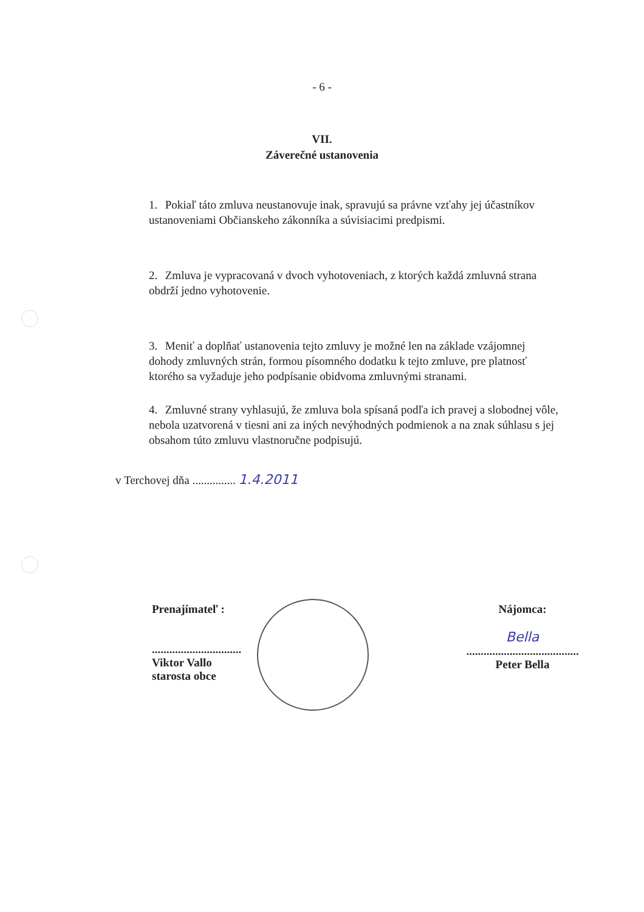- 6 -
VII.
Záverečné ustanovenia
1. Pokiaľ táto zmluva neustanovuje inak, spravujú sa právne vzťahy jej účastníkov ustanoveniami Občianskeho zákonníka a súvisiacimi predpismi.
2. Zmluva je vypracovaná v dvoch vyhotoveniach, z ktorých každá zmluvná strana obdrží jedno vyhotovenie.
3. Meniť a doplňať ustanovenia tejto zmluvy je možné len na základe vzájomnej dohody zmluvných strán, formou písomného dodatku k tejto zmluve, pre platnosť ktorého sa vyžaduje jeho podpísanie obidvoma zmluvnými stranami.
4. Zmluvné strany vyhlasujú, že zmluva bola spísaná podľa ich pravej a slobodnej vôle, nebola uzatvorená v tiesni ani za iných nevýhodných podmienok a na znak súhlasu s jej obsahom túto zmluvu vlastnoručne podpisujú.
v Terchovej dňa ............... 1.4.2011
Prenajímateľ :
...............................
Viktor Vallo
starosta obce
Nájomca:
Bella
.......................................
Peter Bella